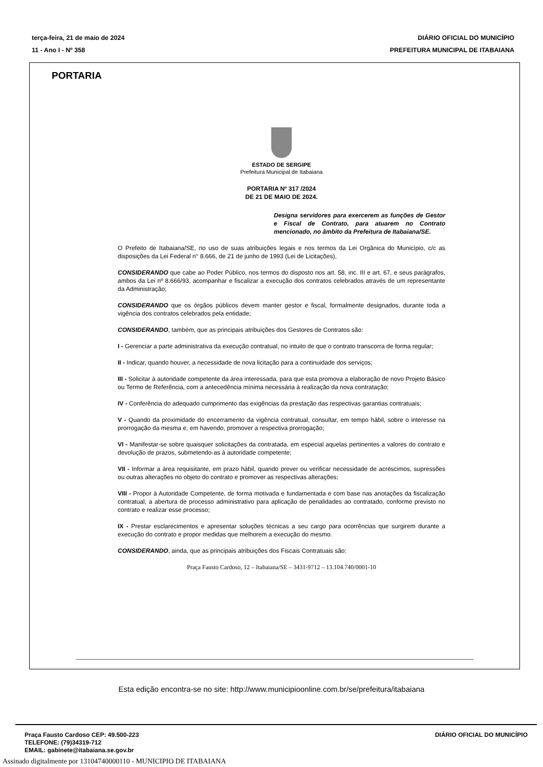terça-feira, 21 de maio de 2024
11 - Ano I - Nº 358
DIÁRIO OFICIAL DO MUNICÍPIO
PREFEITURA MUNICIPAL DE ITABAIANA
PORTARIA
ESTADO DE SERGIPE
Prefeitura Municipal de Itabaiana
PORTARIA Nº 317 /2024
DE 21 DE MAIO DE 2024.
Designa servidores para exercerem as funções de Gestor e Fiscal de Contrato, para atuarem no Contrato mencionado, no âmbito da Prefeitura de Itabaiana/SE.
O Prefeito de Itabaiana/SE, no uso de suas atribuições legais e nos termos da Lei Orgânica do Município, c/c as disposições da Lei Federal n° 8.666, de 21 de junho de 1993 (Lei de Licitações),
CONSIDERANDO que cabe ao Poder Público, nos termos do disposto nos art. 58, inc. III e art. 67, e seus parágrafos, ambos da Lei nº 8.666/93, acompanhar e fiscalizar a execução dos contratos celebrados através de um representante da Administração;
CONSIDERANDO que os órgãos públicos devem manter gestor e fiscal, formalmente designados, durante toda a vigência dos contratos celebrados pela entidade;
CONSIDERANDO, também, que as principais atribuições dos Gestores de Contratos são:
I - Gerenciar a parte administrativa da execução contratual, no intuito de que o contrato transcorra de forma regular;
II - Indicar, quando houver, a necessidade de nova licitação para a continuidade dos serviços;
III - Solicitar à autoridade competente da área interessada, para que esta promova a elaboração de novo Projeto Básico ou Termo de Referência, com a antecedência mínima necessária à realização da nova contratação;
IV - Conferência do adequado cumprimento das exigências da prestação das respectivas garantias contratuais;
V - Quando da proximidade do encerramento da vigência contratual, consultar, em tempo hábil, sobre o interesse na prorrogação da mesma e, em havendo, promover a respectiva prorrogação;
VI - Manifestar-se sobre quaisquer solicitações da contratada, em especial aquelas pertinentes a valores do contrato e devolução de prazos, submetendo-as à autoridade competente;
VII - Informar a área requisitante, em prazo hábil, quando prever ou verificar necessidade de acréscimos, supressões ou outras alterações no objeto do contrato e promover as respectivas alterações;
VIII - Propor à Autoridade Competente, de forma motivada e fundamentada e com base nas anotações da fiscalização contratual, a abertura de processo administrativo para aplicação de penalidades ao contratado, conforme previsto no contrato e realizar esse processo;
IX - Prestar esclarecimentos e apresentar soluções técnicas a seu cargo para ocorrências que surgirem durante a execução do contrato e propor medidas que melhorem a execução do mesmo.
CONSIDERANDO, ainda, que as principais atribuições dos Fiscais Contratuais são:
Praça Fausto Cardoso, 12 – Itabaiana/SE – 3431-9712 – 13.104.740/0001-10
Esta edição encontra-se no site: http://www.municipioonline.com.br/se/prefeitura/itabaiana
Praça Fausto Cardoso CEP: 49.500-223
TELEFONE: (79)34319-712
EMAIL: gabinete@itabaiana.se.gov.br
DIÁRIO OFICIAL DO MUNICÍPIO
Assinado digitalmente por 13104740000110 - MUNICIPIO DE ITABAIANA